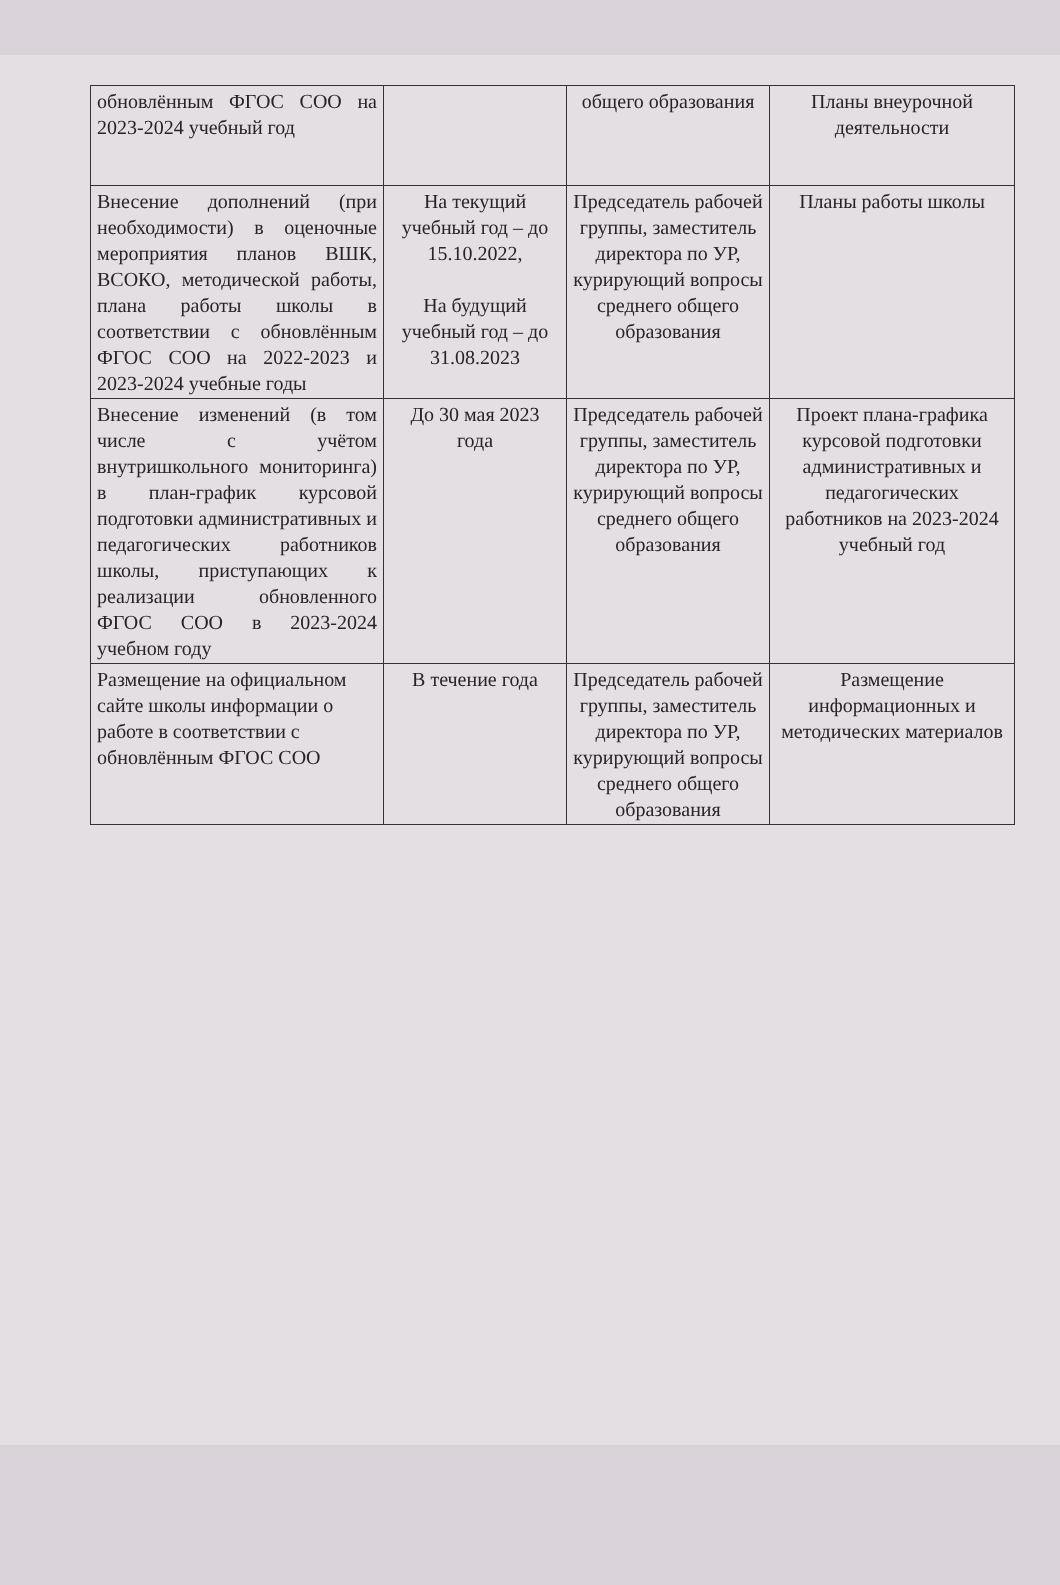| обновлённым ФГОС СОО на 2023-2024 учебный год | | общего образования | Планы внеурочной деятельности |
| Внесение дополнений (при необходимости) в оценочные мероприятия планов ВШК, ВСОКО, методической работы, плана работы школы в соответствии с обновлённым ФГОС СОО на 2022-2023 и 2023-2024 учебные годы | На текущий учебный год – до 15.10.2022, На будущий учебный год – до 31.08.2023 | Председатель рабочей группы, заместитель директора по УР, курирующий вопросы среднего общего образования | Планы работы школы |
| Внесение изменений (в том числе с учётом внутришкольного мониторинга) в план-график курсовой подготовки административных и педагогических работников школы, приступающих к реализации обновленного ФГОС СОО в 2023-2024 учебном году | До 30 мая 2023 года | Председатель рабочей группы, заместитель директора по УР, курирующий вопросы среднего общего образования | Проект плана-графика курсовой подготовки административных и педагогических работников на 2023-2024 учебный год |
| Размещение на официальном сайте школы информации о работе в соответствии с обновлённым ФГОС СОО | В течение года | Председатель рабочей группы, заместитель директора по УР, курирующий вопросы среднего общего образования | Размещение информационных и методических материалов |